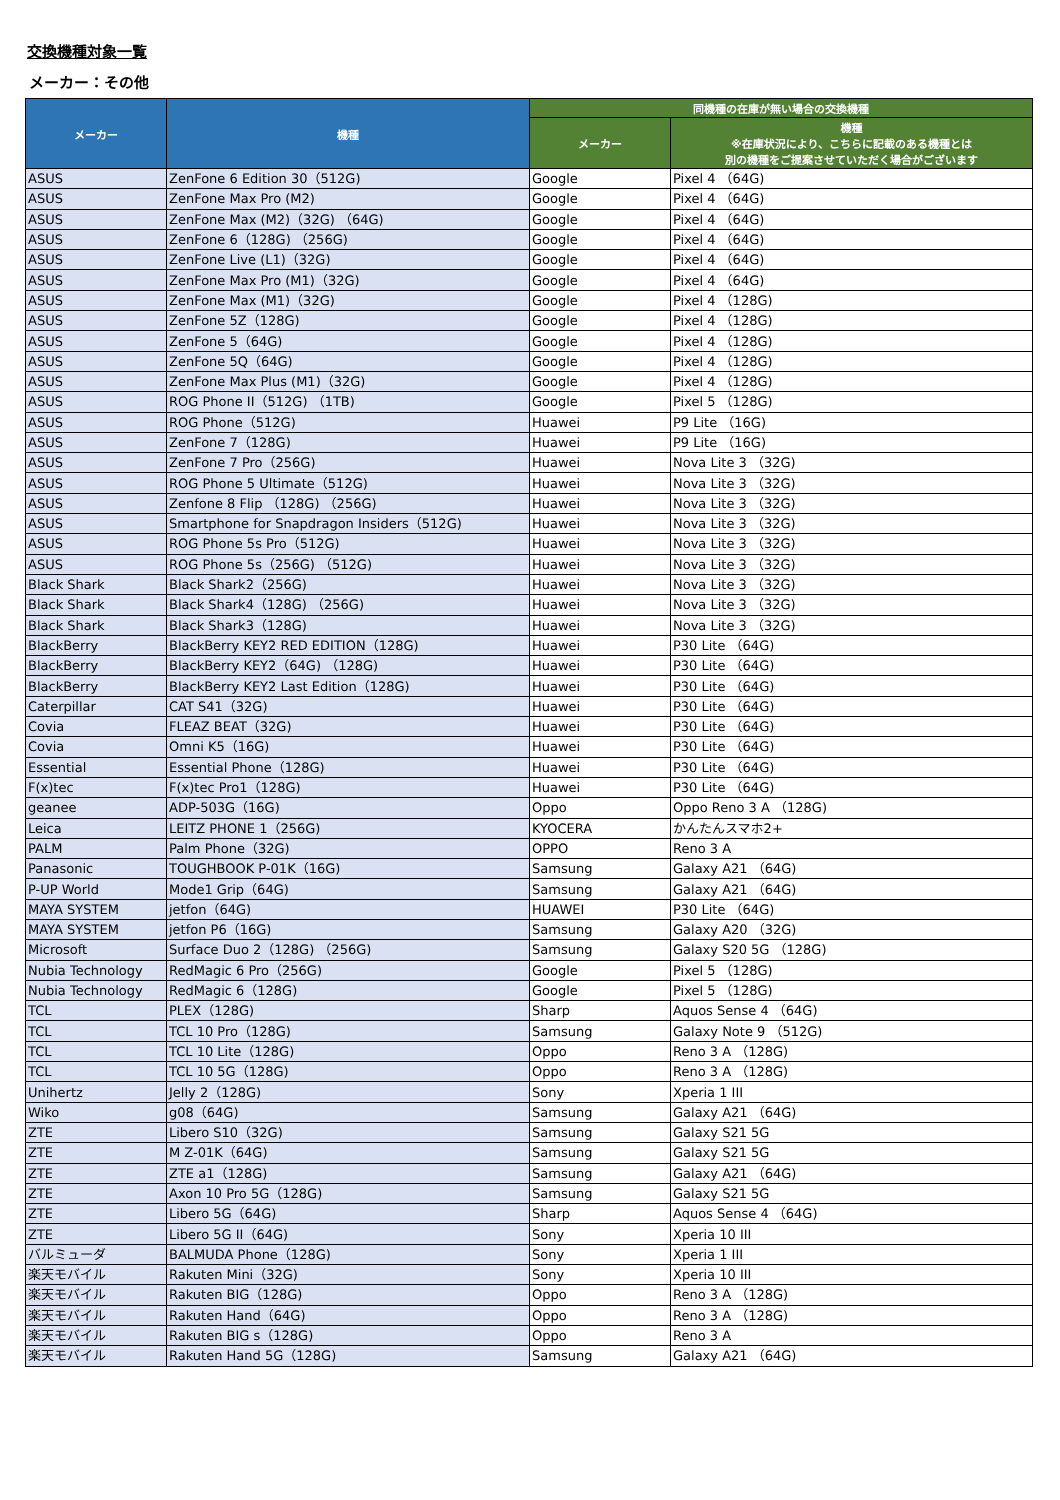交換機種対象一覧
メーカー：その他
| メーカー | 機種 | 同機種の在庫が無い場合の交換機種 | |
| --- | --- | --- | --- |
| | | メーカー | 機種 ※在庫状況により、こちらに記載のある機種とは 別の機種をご提案させていただく場合がございます |
| ASUS | ZenFone 6 Edition 30（512G) | Google | Pixel 4 （64G) |
| ASUS | ZenFone Max Pro (M2) | Google | Pixel 4 （64G) |
| ASUS | ZenFone Max (M2)（32G) （64G) | Google | Pixel 4 （64G) |
| ASUS | ZenFone 6（128G) （256G) | Google | Pixel 4 （64G) |
| ASUS | ZenFone Live (L1)（32G) | Google | Pixel 4 （64G) |
| ASUS | ZenFone Max Pro (M1)（32G) | Google | Pixel 4 （64G) |
| ASUS | ZenFone Max (M1)（32G) | Google | Pixel 4 （128G) |
| ASUS | ZenFone 5Z（128G) | Google | Pixel 4 （128G) |
| ASUS | ZenFone 5（64G) | Google | Pixel 4 （128G) |
| ASUS | ZenFone 5Q（64G) | Google | Pixel 4 （128G) |
| ASUS | ZenFone Max Plus (M1)（32G) | Google | Pixel 4 （128G) |
| ASUS | ROG Phone II（512G) （1TB) | Google | Pixel 5 （128G) |
| ASUS | ROG Phone（512G) | Huawei | P9 Lite （16G) |
| ASUS | ZenFone 7（128G) | Huawei | P9 Lite （16G) |
| ASUS | ZenFone 7 Pro（256G) | Huawei | Nova Lite 3 （32G) |
| ASUS | ROG Phone 5 Ultimate（512G) | Huawei | Nova Lite 3 （32G) |
| ASUS | Zenfone 8 Flip （128G) （256G) | Huawei | Nova Lite 3 （32G) |
| ASUS | Smartphone for Snapdragon Insiders（512G) | Huawei | Nova Lite 3 （32G) |
| ASUS | ROG Phone 5s Pro（512G) | Huawei | Nova Lite 3 （32G) |
| ASUS | ROG Phone 5s（256G) （512G) | Huawei | Nova Lite 3 （32G) |
| Black Shark | Black Shark2（256G) | Huawei | Nova Lite 3 （32G) |
| Black Shark | Black Shark4（128G) （256G) | Huawei | Nova Lite 3 （32G) |
| Black Shark | Black Shark3（128G) | Huawei | Nova Lite 3 （32G) |
| BlackBerry | BlackBerry KEY2 RED EDITION（128G) | Huawei | P30 Lite （64G) |
| BlackBerry | BlackBerry KEY2（64G) （128G) | Huawei | P30 Lite （64G) |
| BlackBerry | BlackBerry KEY2 Last Edition（128G) | Huawei | P30 Lite （64G) |
| Caterpillar | CAT S41（32G) | Huawei | P30 Lite （64G) |
| Covia | FLEAZ BEAT（32G) | Huawei | P30 Lite （64G) |
| Covia | Omni K5（16G) | Huawei | P30 Lite （64G) |
| Essential | Essential Phone（128G) | Huawei | P30 Lite （64G) |
| F(x)tec | F(x)tec Pro1（128G) | Huawei | P30 Lite （64G) |
| geanee | ADP-503G（16G) | Oppo | Oppo Reno 3 A （128G) |
| Leica | LEITZ PHONE 1（256G) | KYOCERA | かんたんスマホ2+ |
| PALM | Palm Phone（32G) | OPPO | Reno 3 A |
| Panasonic | TOUGHBOOK P-01K（16G) | Samsung | Galaxy A21 （64G) |
| P-UP World | Mode1 Grip（64G) | Samsung | Galaxy A21 （64G) |
| MAYA SYSTEM | jetfon（64G) | HUAWEI | P30 Lite （64G) |
| MAYA SYSTEM | jetfon P6（16G) | Samsung | Galaxy A20 （32G) |
| Microsoft | Surface Duo 2（128G) （256G) | Samsung | Galaxy S20 5G （128G) |
| Nubia Technology | RedMagic 6 Pro（256G) | Google | Pixel 5 （128G) |
| Nubia Technology | RedMagic 6（128G) | Google | Pixel 5 （128G) |
| TCL | PLEX（128G) | Sharp | Aquos Sense 4 （64G) |
| TCL | TCL 10 Pro（128G) | Samsung | Galaxy Note 9 （512G) |
| TCL | TCL 10 Lite（128G) | Oppo | Reno 3 A （128G) |
| TCL | TCL 10 5G（128G) | Oppo | Reno 3 A （128G) |
| Unihertz | Jelly 2（128G) | Sony | Xperia 1 III |
| Wiko | g08（64G) | Samsung | Galaxy A21 （64G) |
| ZTE | Libero S10（32G) | Samsung | Galaxy S21 5G |
| ZTE | M Z-01K（64G) | Samsung | Galaxy S21 5G |
| ZTE | ZTE a1（128G) | Samsung | Galaxy A21 （64G) |
| ZTE | Axon 10 Pro 5G（128G) | Samsung | Galaxy S21 5G |
| ZTE | Libero 5G（64G) | Sharp | Aquos Sense 4 （64G) |
| ZTE | Libero 5G II（64G) | Sony | Xperia 10 III |
| バルミューダ | BALMUDA Phone（128G) | Sony | Xperia 1 III |
| 楽天モバイル | Rakuten Mini（32G) | Sony | Xperia 10 III |
| 楽天モバイル | Rakuten BIG（128G) | Oppo | Reno 3 A （128G) |
| 楽天モバイル | Rakuten Hand（64G) | Oppo | Reno 3 A （128G) |
| 楽天モバイル | Rakuten BIG s（128G) | Oppo | Reno 3 A |
| 楽天モバイル | Rakuten Hand 5G（128G) | Samsung | Galaxy A21 （64G) |